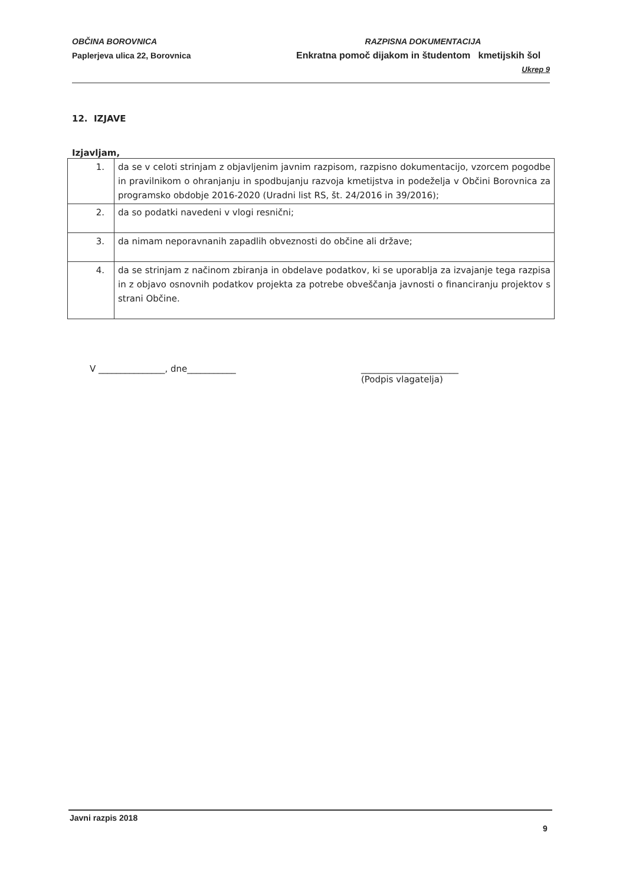OBČINA BOROVNICA
Paplerjeva ulica 22, Borovnica
RAZPISNA DOKUMENTACIJA
Enkratna pomoč dijakom in študentom kmetijskih šol
Ukrep 9
12. IZJAVE
Izjavljam,
| 1. | da se v celoti strinjam z objavljenim javnim razpisom, razpisno dokumentacijo, vzorcem pogodbe in pravilnikom o ohranjanju in spodbujanju razvoja kmetijstva in podeželja v Občini Borovnica za programsko obdobje 2016-2020 (Uradni list RS, št. 24/2016 in 39/2016); |
| 2. | da so podatki navedeni v vlogi resnični; |
| 3. | da nimam neporavnanih zapadlih obveznosti do občine ali države; |
| 4. | da se strinjam z načinom zbiranja in obdelave podatkov, ki se uporablja za izvajanje tega razpisa in z objavo osnovnih podatkov projekta za potrebe obveščanja javnosti o financiranju projektov s strani Občine. |
V _______________, dne___________ ______________________
(Podpis vlagatelja)
Javni razpis 2018
9